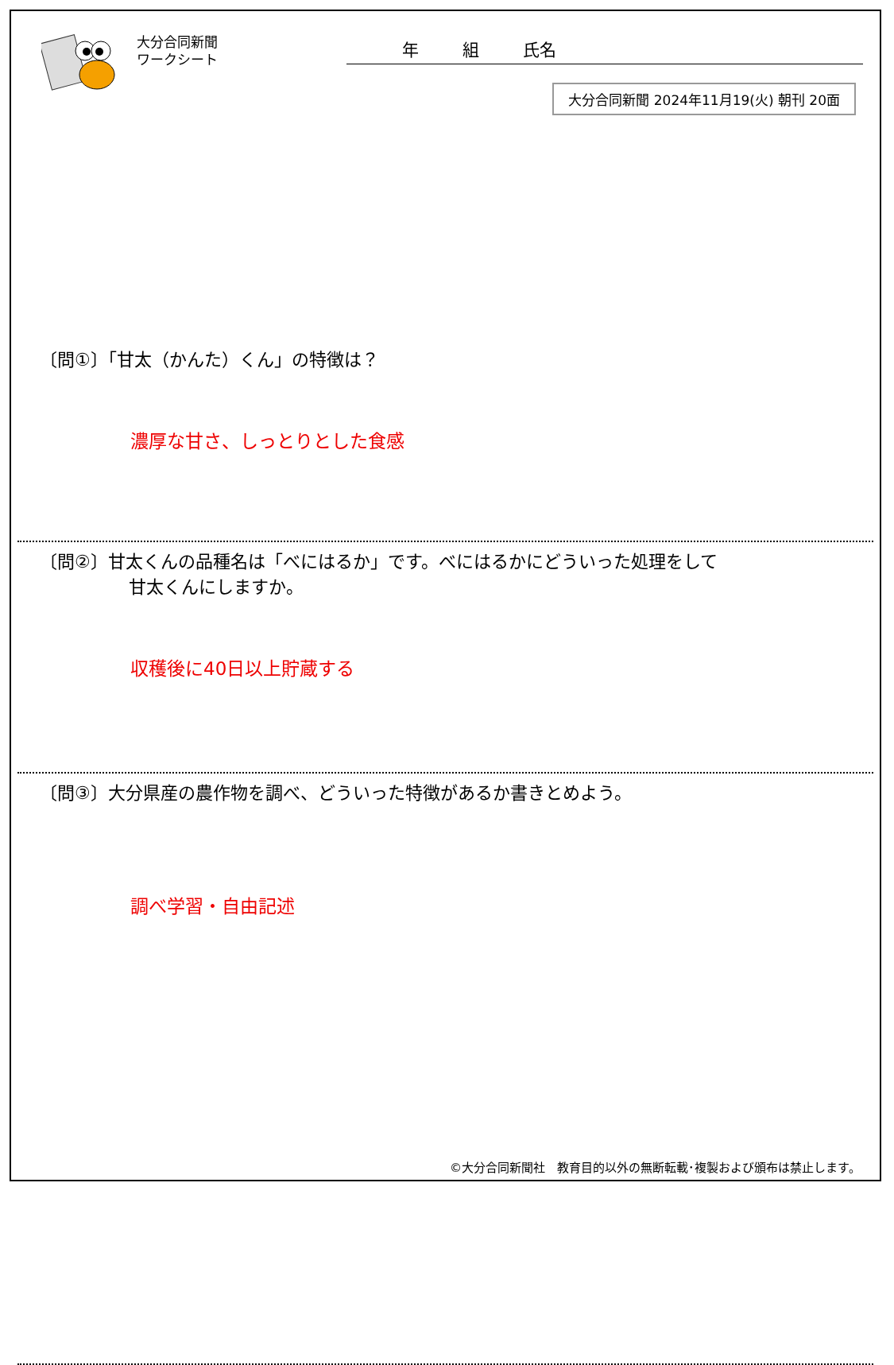大分合同新聞
ワークシート
年 組 氏名
大分合同新聞 2024年11月19(火) 朝刊 20面
〔問①〕「甘太（かんた）くん」の特徴は？
濃厚な甘さ、しっとりとした食感
〔問②〕甘太くんの品種名は「べにはるか」です。べにはるかにどういった処理をして
甘太くんにしますか。
収穫後に40日以上貯蔵する
〔問③〕大分県産の農作物を調べ、どういった特徴があるか書きとめよう。
調べ学習・自由記述
©大分合同新聞社　教育目的以外の無断転載･複製および頒布は禁止します。